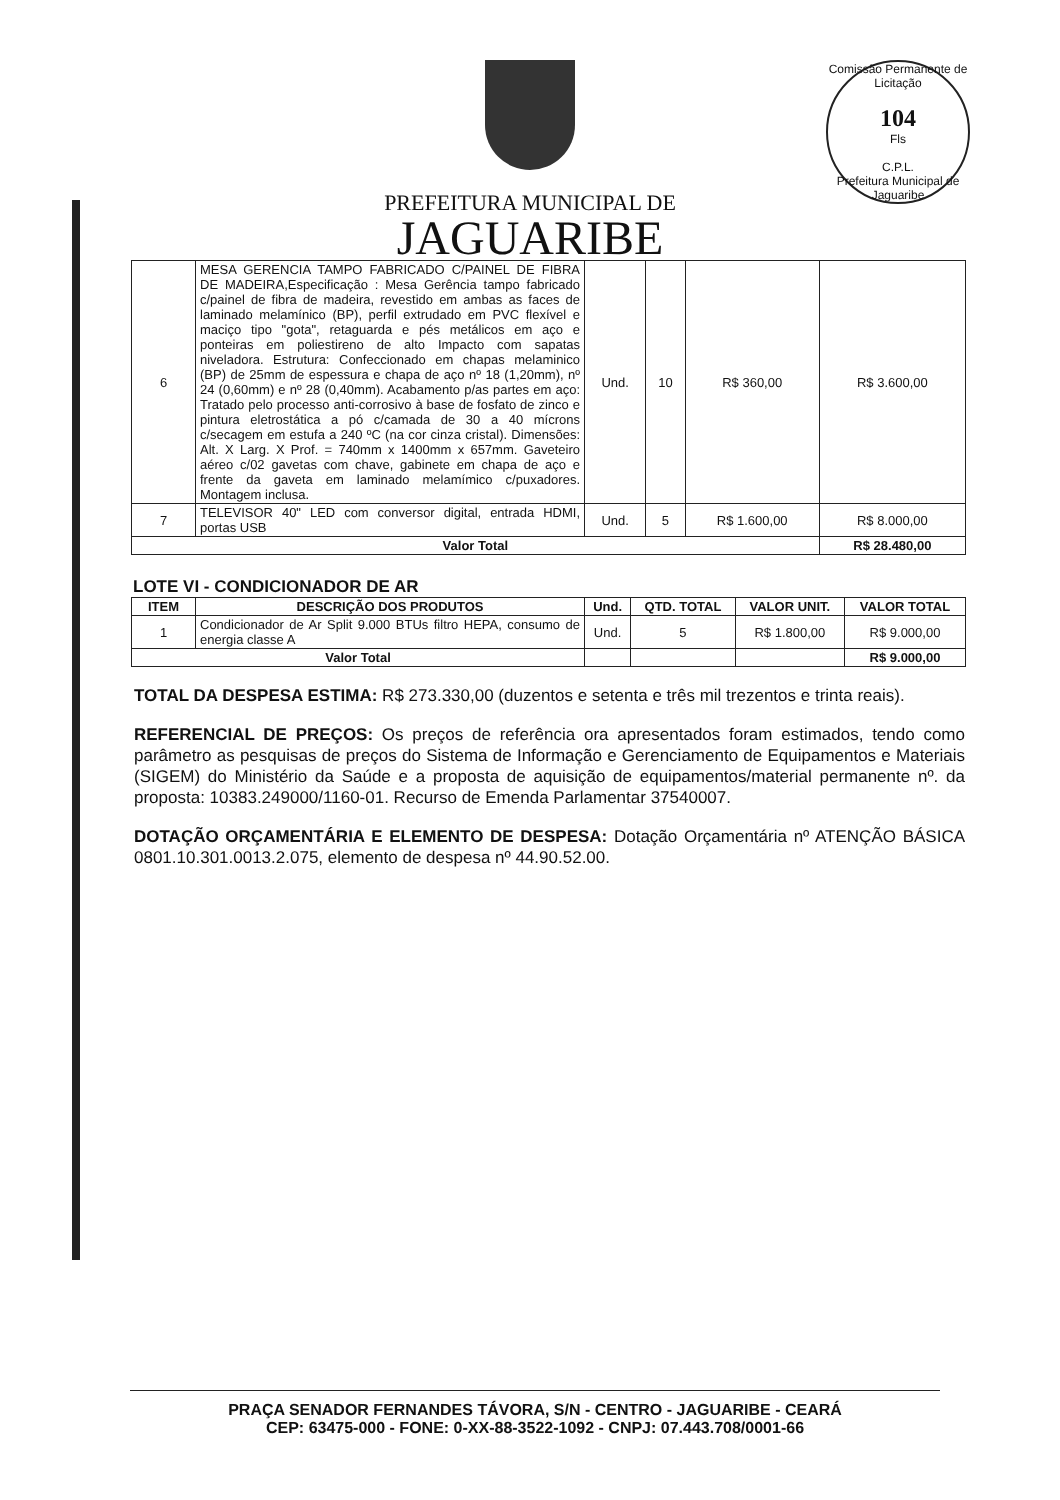Comissão Permanente de Licitação
104
Fls
C.P.L.
Prefeitura Municipal de Jaguaribe
PREFEITURA MUNICIPAL DE
JAGUARIBE
| 6 | MESA GERENCIA TAMPO FABRICADO C/PAINEL DE FIBRA DE MADEIRA,Especificação : Mesa Gerência tampo fabricado c/painel de fibra de madeira, revestido em ambas as faces de laminado melamínico (BP), perfil extrudado em PVC flexível e maciço tipo "gota", retaguarda e pés metálicos em aço e ponteiras em poliestireno de alto Impacto com sapatas niveladora. Estrutura: Confeccionado em chapas melaminico (BP) de 25mm de espessura e chapa de aço nº 18 (1,20mm), nº 24 (0,60mm) e nº 28 (0,40mm). Acabamento p/as partes em aço: Tratado pelo processo anti-corrosivo à base de fosfato de zinco e pintura eletrostática a pó c/camada de 30 a 40 mícrons c/secagem em estufa a 240 ºC (na cor cinza cristal). Dimensões: Alt. X Larg. X Prof. = 740mm x 1400mm x 657mm. Gaveteiro aéreo c/02 gavetas com chave, gabinete em chapa de aço e frente da gaveta em laminado melamímico c/puxadores. Montagem inclusa. | Und. | 10 | R$ 360,00 | R$ 3.600,00 |
| 7 | TELEVISOR 40" LED com conversor digital, entrada HDMI, portas USB | Und. | 5 | R$ 1.600,00 | R$ 8.000,00 |
| Valor Total | | | | | R$ 28.480,00 |
LOTE VI - CONDICIONADOR DE AR
| ITEM | DESCRIÇÃO DOS PRODUTOS | Und. | QTD. TOTAL | VALOR UNIT. | VALOR TOTAL |
| --- | --- | --- | --- | --- | --- |
| 1 | Condicionador de Ar Split 9.000 BTUs filtro HEPA, consumo de energia classe A | Und. | 5 | R$ 1.800,00 | R$ 9.000,00 |
| Valor Total | | | | | R$ 9.000,00 |
TOTAL DA DESPESA ESTIMA: R$ 273.330,00 (duzentos e setenta e três mil trezentos e trinta reais).
REFERENCIAL DE PREÇOS: Os preços de referência ora apresentados foram estimados, tendo como parâmetro as pesquisas de preços do Sistema de Informação e Gerenciamento de Equipamentos e Materiais (SIGEM) do Ministério da Saúde e a proposta de aquisição de equipamentos/material permanente nº. da proposta: 10383.249000/1160-01. Recurso de Emenda Parlamentar 37540007.
DOTAÇÃO ORÇAMENTÁRIA E ELEMENTO DE DESPESA: Dotação Orçamentária nº ATENÇÃO BÁSICA 0801.10.301.0013.2.075, elemento de despesa nº 44.90.52.00.
PRAÇA SENADOR FERNANDES TÁVORA, S/N - CENTRO - JAGUARIBE - CEARÁ
CEP: 63475-000 - FONE: 0-XX-88-3522-1092 - CNPJ: 07.443.708/0001-66